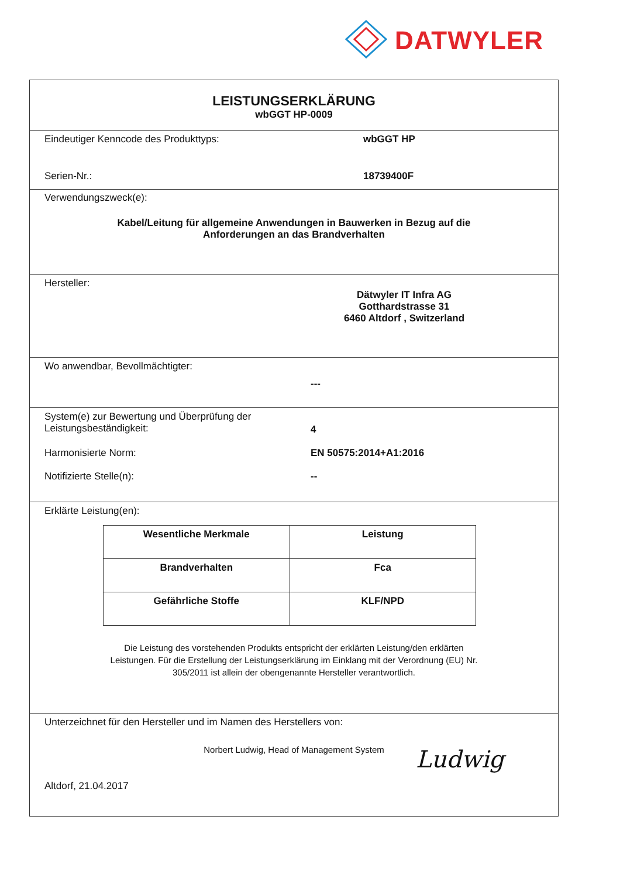DATWYLER
LEISTUNGSERKLÄRUNG
wbGGT HP-0009
Eindeutiger Kenncode des Produkttyps: wbGGT HP
Serien-Nr.: 18739400F
Verwendungszweck(e):
Kabel/Leitung für allgemeine Anwendungen in Bauwerken in Bezug auf die
Anforderungen an das Brandverhalten
Hersteller:
Dätwyler IT Infra AG
Gotthardstrasse 31
6460 Altdorf , Switzerland
Wo anwendbar, Bevollmächtigter:
---
System(e) zur Bewertung und Überprüfung der
Leistungsbeständigkeit:
4
Harmonisierte Norm: EN 50575:2014+A1:2016
Notifizierte Stelle(n): --
Erklärte Leistung(en):
| Wesentliche Merkmale | Leistung |
| Brandverhalten | Fca |
| Gefährliche Stoffe | KLF/NPD |
Die Leistung des vorstehenden Produkts entspricht der erklärten Leistung/den erklärten
Leistungen. Für die Erstellung der Leistungserklärung im Einklang mit der Verordnung (EU) Nr.
305/2011 ist allein der obengenannte Hersteller verantwortlich.
Unterzeichnet für den Hersteller und im Namen des Herstellers von:
Norbert Ludwig, Head of Management System
Altdorf, 21.04.2017
Ludwig